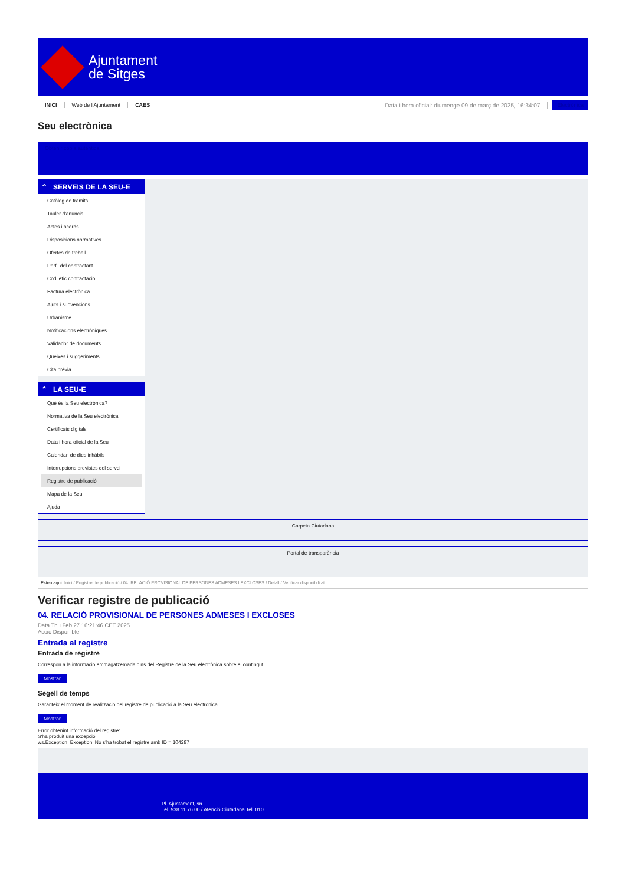Ajuntament
de Sitges
INICI Web de l'Ajuntament CAES Data i hora oficial: diumenge 09 de març de 2025, 16:34:07 Electrònica
Seu electrònica
Obtenir còpia autèntica
⌃ SERVEIS DE LA SEU-E
Catàleg de tràmits
Tauler d'anuncis
Actes i acords
Disposicions normatives
Ofertes de treball
Perfil del contractant
Codi ètic contractació
Factura electrònica
Ajuts i subvencions
Urbanisme
Notificacions electròniques
Validador de documents
Queixes i suggeriments
Cita prèvia
⌃ LA SEU-E
Què és la Seu electrònica?
Normativa de la Seu electrònica
Certificats digitals
Data i hora oficial de la Seu
Calendari de dies inhàbils
Interrupcions previstes del servei
Registre de publicació
Mapa de la Seu
Ajuda
Carpeta Ciutadana
Portal de transparència
Esteu aquí: Inici / Registre de publicació / 04. RELACIÓ PROVISIONAL DE PERSONES ADMESES I EXCLOSES / Detall / Verificar disponibilitat
Verificar registre de publicació
04. RELACIÓ PROVISIONAL DE PERSONES ADMESES I EXCLOSES
Data Thu Feb 27 16:21:46 CET 2025
Acció Disponible
Entrada al registre
Entrada de registre
Correspon a la informació emmagatzemada dins del Registre de la Seu electrònica sobre el contingut
Mostrar
Segell de temps
Garanteix el moment de realització del registre de publicació a la Seu electrònica
Mostrar
Error obtenint informació del registre:
S'ha produit una excepció
ws.Exception_Exception: No s'ha trobat el registre amb ID = 104287
Pl. Ajuntament, sn.
Tel. 938 11 76 00 / Atenció Ciutadana Tel. 010